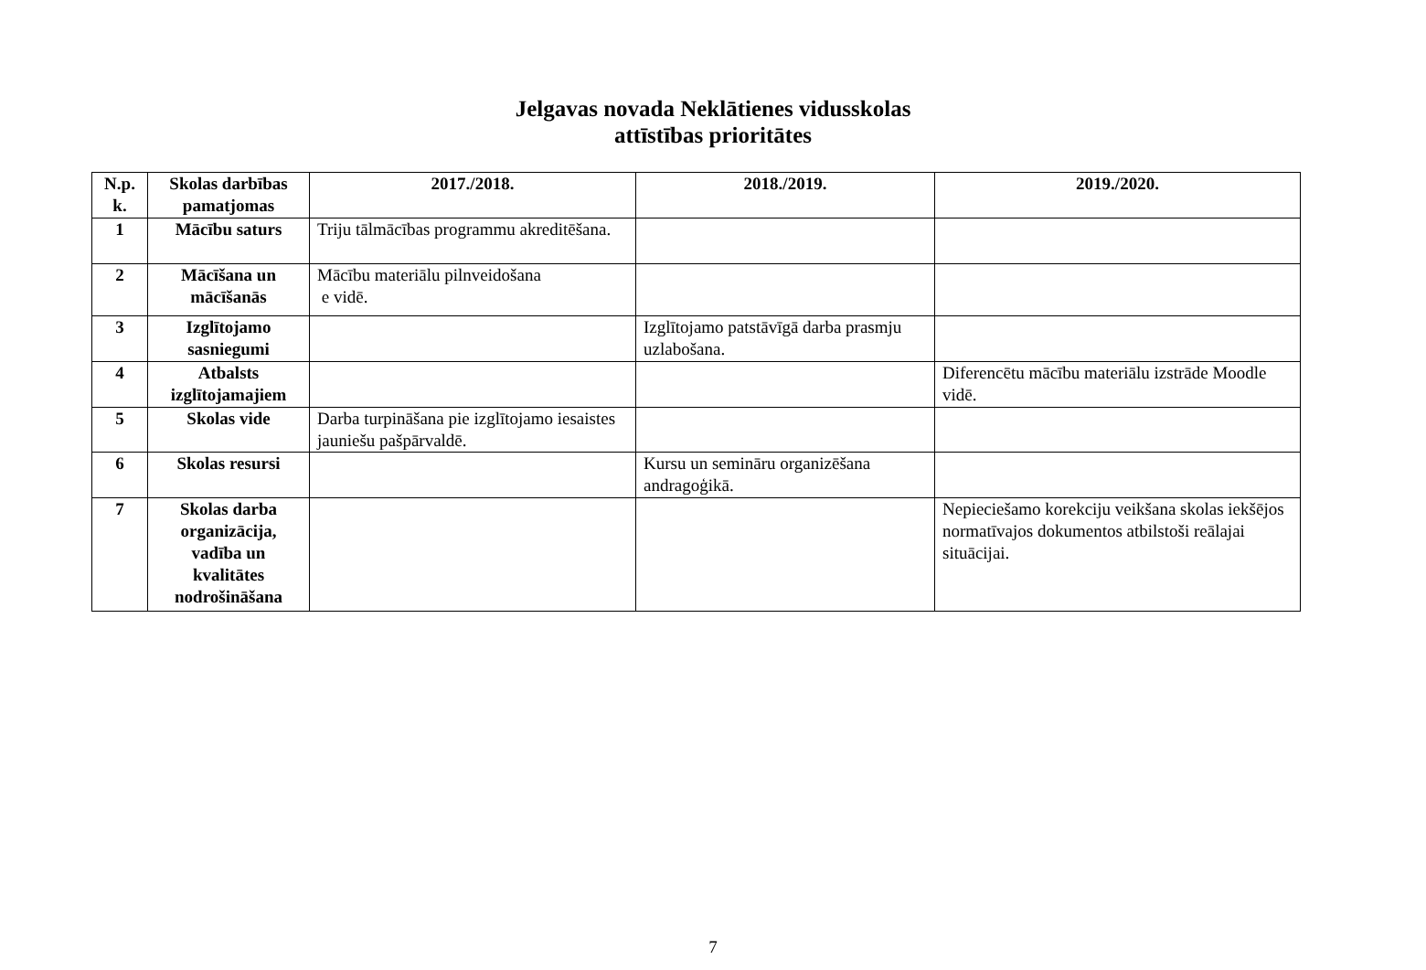Jelgavas novada Neklātienes vidusskolas
attīstības prioritātes
| N.p. k. | Skolas darbības pamatjomas | 2017./2018. | 2018./2019. | 2019./2020. |
| --- | --- | --- | --- | --- |
| 1 | Mācību saturs | Triju tālmācības programmu akreditēšana. | | |
| 2 | Mācīšana un mācīšanās | Mācību materiālu pilnveidošana e vidē. | | |
| 3 | Izglītojamo sasniegumi | | Izglītojamo patstāvīgā darba prasmju uzlabošana. | |
| 4 | Atbalsts izglītojamajiem | | | Diferencētu mācību materiālu izstrāde Moodle vidē. |
| 5 | Skolas vide | Darba turpināšana pie izglītojamo iesaistes jauniešu pašpārvaldē. | | |
| 6 | Skolas resursi | | Kursu un semināru organizēšana andragoģikā. | |
| 7 | Skolas darba organizācija, vadība un kvalitātes nodrošināšana | | | Nepieciešamo korekciju veikšana skolas iekšējos normatīvajos dokumentos atbilstoši reālajai situācijai. |
7